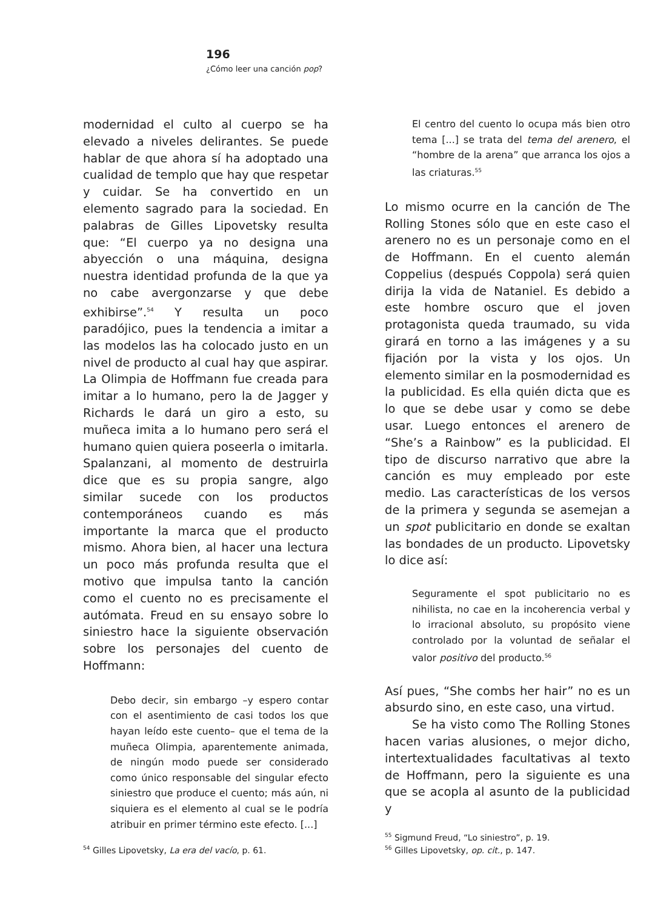196
¿Cómo leer una canción pop?
modernidad el culto al cuerpo se ha elevado a niveles delirantes. Se puede hablar de que ahora sí ha adoptado una cualidad de templo que hay que respetar y cuidar. Se ha convertido en un elemento sagrado para la sociedad. En palabras de Gilles Lipovetsky resulta que: “El cuerpo ya no designa una abyección o una máquina, designa nuestra identidad profunda de la que ya no cabe avergonzarse y que debe exhibirse”.<sup>54</sup> Y resulta un poco paradójico, pues la tendencia a imitar a las modelos las ha colocado justo en un nivel de producto al cual hay que aspirar. La Olimpia de Hoffmann fue creada para imitar a lo humano, pero la de Jagger y Richards le dará un giro a esto, su muñeca imita a lo humano pero será el humano quien quiera poseerla o imitarla. Spalanzani, al momento de destruirla dice que es su propia sangre, algo similar sucede con los productos contemporáneos cuando es más importante la marca que el producto mismo. Ahora bien, al hacer una lectura un poco más profunda resulta que el motivo que impulsa tanto la canción como el cuento no es precisamente el autómata. Freud en su ensayo sobre lo siniestro hace la siguiente observación sobre los personajes del cuento de Hoffmann:
Debo decir, sin embargo –y espero contar con el asentimiento de casi todos los que hayan leído este cuento– que el tema de la muñeca Olimpia, aparentemente animada, de ningún modo puede ser considerado como único responsable del singular efecto siniestro que produce el cuento; más aún, ni siquiera es el elemento al cual se le podría atribuir en primer término este efecto. [...]
<sup>54</sup> Gilles Lipovetsky, La era del vacío, p. 61.
El centro del cuento lo ocupa más bien otro tema [...] se trata del tema del arenero, el “hombre de la arena” que arranca los ojos a las criaturas.<sup>55</sup>
Lo mismo ocurre en la canción de The Rolling Stones sólo que en este caso el arenero no es un personaje como en el de Hoffmann. En el cuento alemán Coppelius (después Coppola) será quien dirija la vida de Nataniel. Es debido a este hombre oscuro que el joven protagonista queda traumado, su vida girará en torno a las imágenes y a su fijación por la vista y los ojos. Un elemento similar en la posmodernidad es la publicidad. Es ella quién dicta que es lo que se debe usar y como se debe usar. Luego entonces el arenero de “She’s a Rainbow” es la publicidad. El tipo de discurso narrativo que abre la canción es muy empleado por este medio. Las características de los versos de la primera y segunda se asemejan a un spot publicitario en donde se exaltan las bondades de un producto. Lipovetsky lo dice así:
Seguramente el spot publicitario no es nihilista, no cae en la incoherencia verbal y lo irracional absoluto, su propósito viene controlado por la voluntad de señalar el valor positivo del producto.<sup>56</sup>
Así pues, “She combs her hair” no es un absurdo sino, en este caso, una virtud.
Se ha visto como The Rolling Stones hacen varias alusiones, o mejor dicho, intertextualidades facultativas al texto de Hoffmann, pero la siguiente es una que se acopla al asunto de la publicidad y
<sup>55</sup> Sigmund Freud, “Lo siniestro”, p. 19.
<sup>56</sup> Gilles Lipovetsky, op. cit., p. 147.